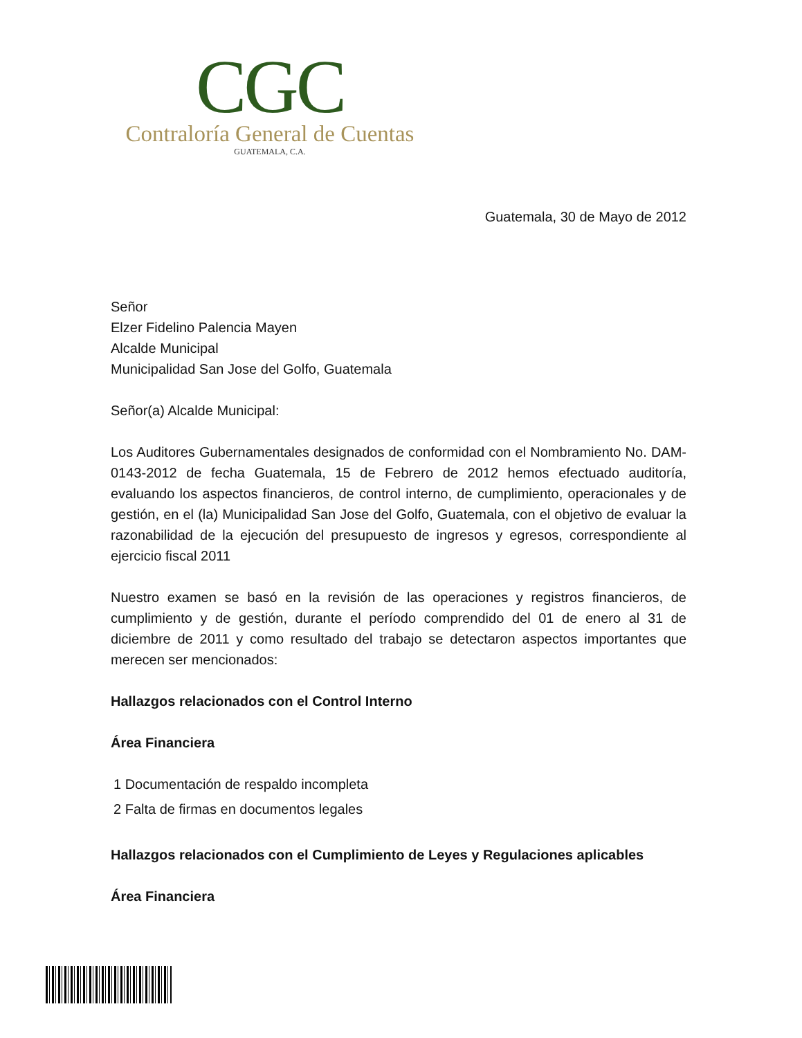CGC
Contraloría General de Cuentas
GUATEMALA, C.A.
Guatemala, 30 de Mayo de 2012
Señor
Elzer Fidelino Palencia Mayen
Alcalde Municipal
Municipalidad San Jose del Golfo, Guatemala
Señor(a) Alcalde Municipal:
Los Auditores Gubernamentales designados de conformidad con el Nombramiento No. DAM-0143-2012 de fecha Guatemala, 15 de Febrero de 2012 hemos efectuado auditoría, evaluando los aspectos financieros, de control interno, de cumplimiento, operacionales y de gestión, en el (la) Municipalidad San Jose del Golfo, Guatemala, con el objetivo de evaluar la razonabilidad de la ejecución del presupuesto de ingresos y egresos, correspondiente al ejercicio fiscal 2011
Nuestro examen se basó en la revisión de las operaciones y registros financieros, de cumplimiento y de gestión, durante el período comprendido del 01 de enero al 31 de diciembre de 2011 y como resultado del trabajo se detectaron aspectos importantes que merecen ser mencionados:
Hallazgos relacionados con el Control Interno
Área Financiera
1 Documentación de respaldo incompleta
2 Falta de firmas en documentos legales
Hallazgos relacionados con el Cumplimiento de Leyes y Regulaciones aplicables
Área Financiera